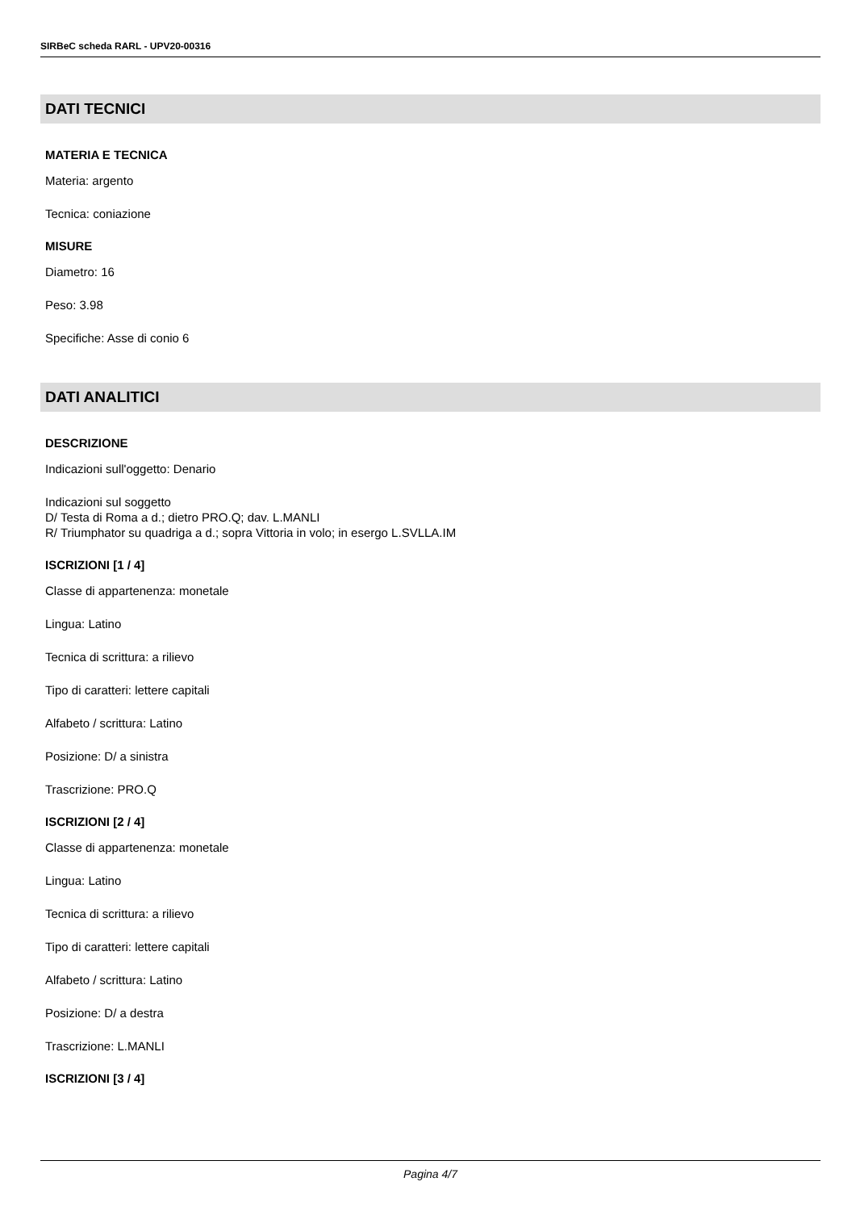SIRBeC scheda RARL - UPV20-00316
DATI TECNICI
MATERIA E TECNICA
Materia: argento
Tecnica: coniazione
MISURE
Diametro: 16
Peso: 3.98
Specifiche: Asse di conio 6
DATI ANALITICI
DESCRIZIONE
Indicazioni sull'oggetto: Denario
Indicazioni sul soggetto
D/ Testa di Roma a d.; dietro PRO.Q; dav. L.MANLI
R/ Triumphator su quadriga a d.; sopra Vittoria in volo; in esergo L.SVLLA.IM
ISCRIZIONI [1 / 4]
Classe di appartenenza: monetale
Lingua: Latino
Tecnica di scrittura: a rilievo
Tipo di caratteri: lettere capitali
Alfabeto / scrittura: Latino
Posizione: D/ a sinistra
Trascrizione: PRO.Q
ISCRIZIONI [2 / 4]
Classe di appartenenza: monetale
Lingua: Latino
Tecnica di scrittura: a rilievo
Tipo di caratteri: lettere capitali
Alfabeto / scrittura: Latino
Posizione: D/ a destra
Trascrizione: L.MANLI
ISCRIZIONI [3 / 4]
Pagina 4/7